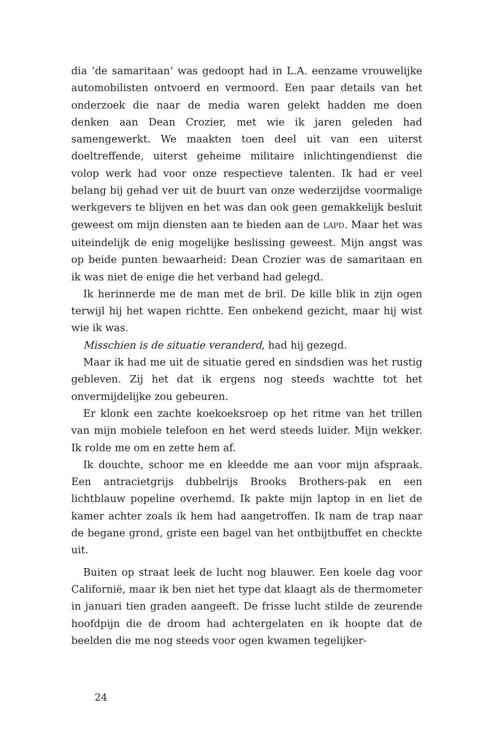dia ‘de samaritaan’ was gedoopt had in L.A. eenzame vrouwelijke automobilisten ontvoerd en vermoord. Een paar details van het onderzoek die naar de media waren gelekt hadden me doen denken aan Dean Crozier, met wie ik jaren geleden had samengewerkt. We maakten toen deel uit van een uiterst doeltreffende, uiterst geheime militaire inlichtingendienst die volop werk had voor onze respectieve talenten. Ik had er veel belang bij gehad ver uit de buurt van onze wederzijdse voormalige werkgevers te blijven en het was dan ook geen gemakkelijk besluit geweest om mijn diensten aan te bieden aan de LAPD. Maar het was uiteindelijk de enig mogelijke beslissing geweest. Mijn angst was op beide punten bewaarheid: Dean Crozier was de samaritaan en ik was niet de enige die het verband had gelegd.
Ik herinnerde me de man met de bril. De kille blik in zijn ogen terwijl hij het wapen richtte. Een onbekend gezicht, maar hij wist wie ik was.
Misschien is de situatie veranderd, had hij gezegd.
Maar ik had me uit de situatie gered en sindsdien was het rustig gebleven. Zij het dat ik ergens nog steeds wachtte tot het onvermijdelijke zou gebeuren.
Er klonk een zachte koekoeksroep op het ritme van het trillen van mijn mobiele telefoon en het werd steeds luider. Mijn wekker. Ik rolde me om en zette hem af.
Ik douchte, schoor me en kleedde me aan voor mijn afspraak. Een antracietgrijs dubbelrijs Brooks Brothers-pak en een lichtblauw popeline overhemd. Ik pakte mijn laptop in en liet de kamer achter zoals ik hem had aangetroffen. Ik nam de trap naar de begane grond, griste een bagel van het ontbijtbuffet en checkte uit.
Buiten op straat leek de lucht nog blauwer. Een koele dag voor Californië, maar ik ben niet het type dat klaagt als de thermometer in januari tien graden aangeeft. De frisse lucht stilde de zeurende hoofdpijn die de droom had achtergelaten en ik hoopte dat de beelden die me nog steeds voor ogen kwamen tegelijker-
24